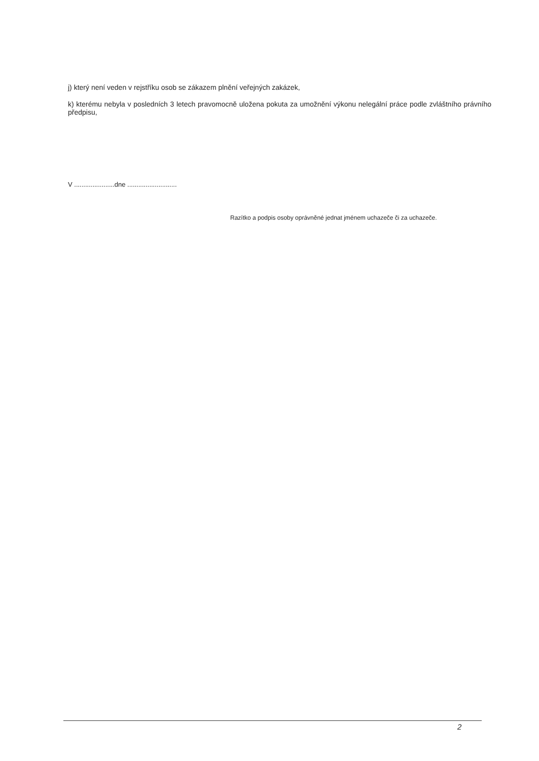j) který není veden v rejstříku osob se zákazem plnění veřejných zakázek,
k) kterému nebyla v posledních 3 letech pravomocně uložena pokuta za umožnění výkonu nelegální práce podle zvláštního právního předpisu,
V ......................dne ...........................
Razítko a podpis osoby oprávněné jednat jménem uchazeče či za uchazeče.
2